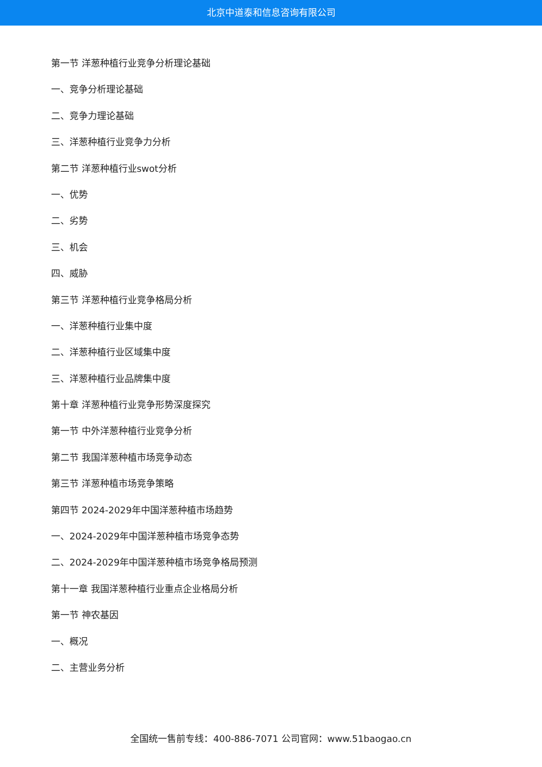北京中道泰和信息咨询有限公司
第一节 洋葱种植行业竞争分析理论基础
一、竞争分析理论基础
二、竞争力理论基础
三、洋葱种植行业竞争力分析
第二节 洋葱种植行业swot分析
一、优势
二、劣势
三、机会
四、威胁
第三节 洋葱种植行业竞争格局分析
一、洋葱种植行业集中度
二、洋葱种植行业区域集中度
三、洋葱种植行业品牌集中度
第十章 洋葱种植行业竞争形势深度探究
第一节 中外洋葱种植行业竞争分析
第二节 我国洋葱种植市场竞争动态
第三节 洋葱种植市场竞争策略
第四节 2024-2029年中国洋葱种植市场趋势
一、2024-2029年中国洋葱种植市场竞争态势
二、2024-2029年中国洋葱种植市场竞争格局预测
第十一章 我国洋葱种植行业重点企业格局分析
第一节 神农基因
一、概况
二、主营业务分析
全国统一售前专线：400-886-7071 公司官网：www.51baogao.cn